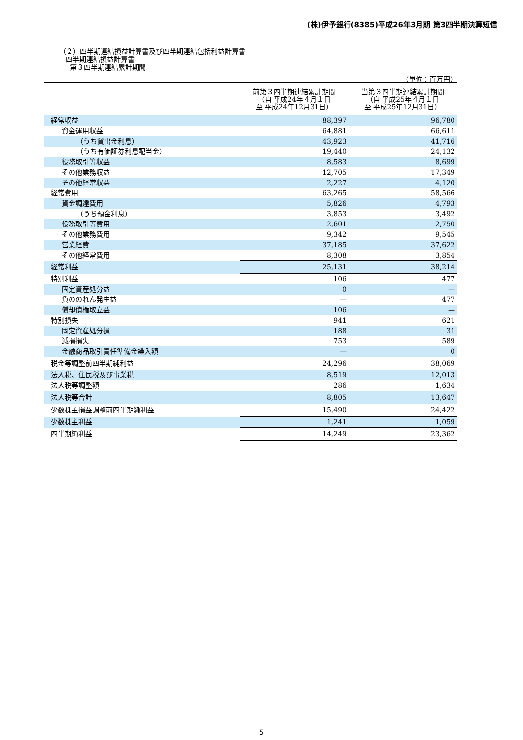(株)伊予銀行(8385)平成26年3月期 第3四半期決算短信
（２）四半期連結損益計算書及び四半期連結包括利益計算書
四半期連結損益計算書
第３四半期連結累計期間
（単位：百万円）
| | 前第３四半期連結累計期間 （自 平成24年４月１日 至 平成24年12月31日） | 当第３四半期連結累計期間 （自 平成25年４月１日 至 平成25年12月31日） |
| --- | --- | --- |
| 経常収益 | 88,397 | 96,780 |
| 資金運用収益 | 64,881 | 66,611 |
| （うち貸出金利息） | 43,923 | 41,716 |
| （うち有価証券利息配当金） | 19,440 | 24,132 |
| 役務取引等収益 | 8,583 | 8,699 |
| その他業務収益 | 12,705 | 17,349 |
| その他経常収益 | 2,227 | 4,120 |
| 経常費用 | 63,265 | 58,566 |
| 資金調達費用 | 5,826 | 4,793 |
| （うち預金利息） | 3,853 | 3,492 |
| 役務取引等費用 | 2,601 | 2,750 |
| その他業務費用 | 9,342 | 9,545 |
| 営業経費 | 37,185 | 37,622 |
| その他経常費用 | 8,308 | 3,854 |
| 経常利益 | 25,131 | 38,214 |
| 特別利益 | 106 | 477 |
| 固定資産処分益 | 0 | — |
| 負ののれん発生益 | — | 477 |
| 償却債権取立益 | 106 | — |
| 特別損失 | 941 | 621 |
| 固定資産処分損 | 188 | 31 |
| 減損損失 | 753 | 589 |
| 金融商品取引責任準備金繰入額 | — | 0 |
| 税金等調整前四半期純利益 | 24,296 | 38,069 |
| 法人税、住民税及び事業税 | 8,519 | 12,013 |
| 法人税等調整額 | 286 | 1,634 |
| 法人税等合計 | 8,805 | 13,647 |
| 少数株主損益調整前四半期純利益 | 15,490 | 24,422 |
| 少数株主利益 | 1,241 | 1,059 |
| 四半期純利益 | 14,249 | 23,362 |
5